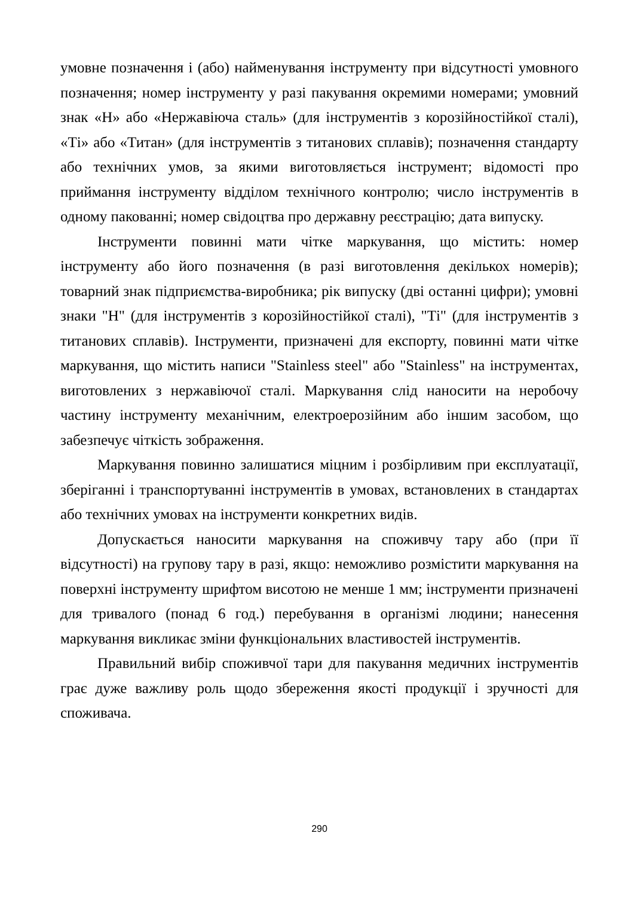умовне позначення і (або) найменування інструменту при відсутності умовного позначення; номер інструменту у разі пакування окремими номерами; умовний знак «Н» або «Нержавіюча сталь» (для інструментів з корозійностійкої сталі), «Ті» або «Титан» (для інструментів з титанових сплавів); позначення стандарту або технічних умов, за якими виготовляється інструмент; відомості про приймання інструменту відділом технічного контролю; число інструментів в одному пакованні; номер свідоцтва про державну реєстрацію; дата випуску.
Інструменти повинні мати чітке маркування, що містить: номер інструменту або його позначення (в разі виготовлення декількох номерів); товарний знак підприємства-виробника; рік випуску (дві останні цифри); умовні знаки "Н" (для інструментів з корозійностійкої сталі), "Ті" (для інструментів з титанових сплавів). Інструменти, призначені для експорту, повинні мати чітке маркування, що містить написи "Stainless steel" або "Stainless" на інструментах, виготовлених з нержавіючої сталі. Маркування слід наносити на неробочу частину інструменту механічним, електроерозійним або іншим засобом, що забезпечує чіткість зображення.
Маркування повинно залишатися міцним і розбірливим при експлуатації, зберіганні і транспортуванні інструментів в умовах, встановлених в стандартах або технічних умовах на інструменти конкретних видів.
Допускається наносити маркування на споживчу тару або (при її відсутності) на групову тару в разі, якщо: неможливо розмістити маркування на поверхні інструменту шрифтом висотою не менше 1 мм; інструменти призначені для тривалого (понад 6 год.) перебування в організмі людини; нанесення маркування викликає зміни функціональних властивостей інструментів.
Правильний вибір споживчої тари для пакування медичних інструментів грає дуже важливу роль щодо збереження якості продукції і зручності для споживача.
290